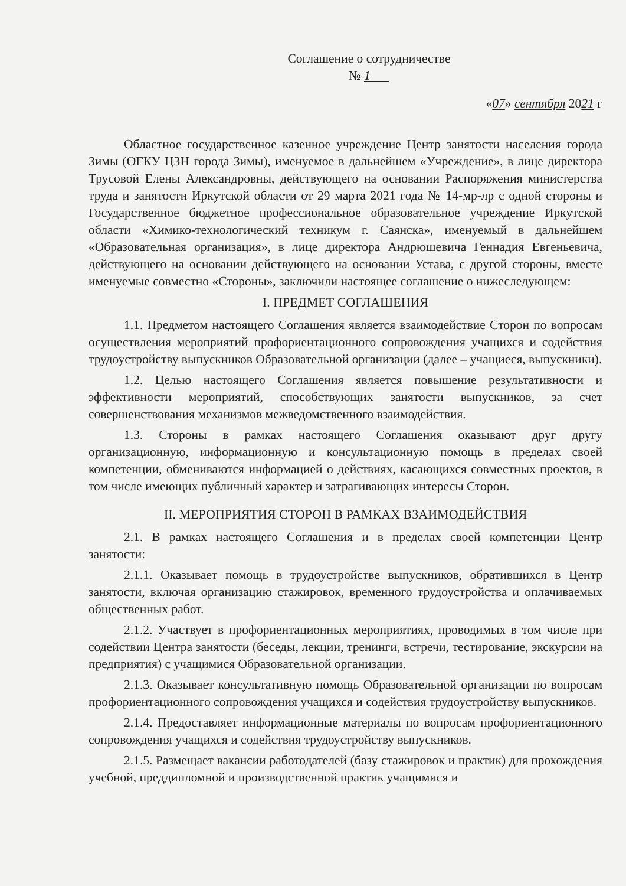Соглашение о сотрудничестве
№ 1
«07» сентября 2021 г
Областное государственное казенное учреждение Центр занятости населения города Зимы (ОГКУ ЦЗН города Зимы), именуемое в дальнейшем «Учреждение», в лице директора Трусовой Елены Александровны, действующего на основании Распоряжения министерства труда и занятости Иркутской области от 29 марта 2021 года № 14-мр-лр с одной стороны и Государственное бюджетное профессиональное образовательное учреждение Иркутской области «Химико-технологический техникум г. Саянска», именуемый в дальнейшем «Образовательная организация», в лице директора Андрюшевича Геннадия Евгеньевича, действующего на основании действующего на основании Устава, с другой стороны, вместе именуемые совместно «Стороны», заключили настоящее соглашение о нижеследующем:
I. ПРЕДМЕТ СОГЛАШЕНИЯ
1.1. Предметом настоящего Соглашения является взаимодействие Сторон по вопросам осуществления мероприятий профориентационного сопровождения учащихся и содействия трудоустройству выпускников Образовательной организации (далее – учащиеся, выпускники).
1.2. Целью настоящего Соглашения является повышение результативности и эффективности мероприятий, способствующих занятости выпускников, за счет совершенствования механизмов межведомственного взаимодействия.
1.3. Стороны в рамках настоящего Соглашения оказывают друг другу организационную, информационную и консультационную помощь в пределах своей компетенции, обмениваются информацией о действиях, касающихся совместных проектов, в том числе имеющих публичный характер и затрагивающих интересы Сторон.
II. МЕРОПРИЯТИЯ СТОРОН В РАМКАХ ВЗАИМОДЕЙСТВИЯ
2.1. В рамках настоящего Соглашения и в пределах своей компетенции Центр занятости:
2.1.1. Оказывает помощь в трудоустройстве выпускников, обратившихся в Центр занятости, включая организацию стажировок, временного трудоустройства и оплачиваемых общественных работ.
2.1.2. Участвует в профориентационных мероприятиях, проводимых в том числе при содействии Центра занятости (беседы, лекции, тренинги, встречи, тестирование, экскурсии на предприятия) с учащимися Образовательной организации.
2.1.3. Оказывает консультативную помощь Образовательной организации по вопросам профориентационного сопровождения учащихся и содействия трудоустройству выпускников.
2.1.4. Предоставляет информационные материалы по вопросам профориентационного сопровождения учащихся и содействия трудоустройству выпускников.
2.1.5. Размещает вакансии работодателей (базу стажировок и практик) для прохождения учебной, преддипломной и производственной практик учащимися и